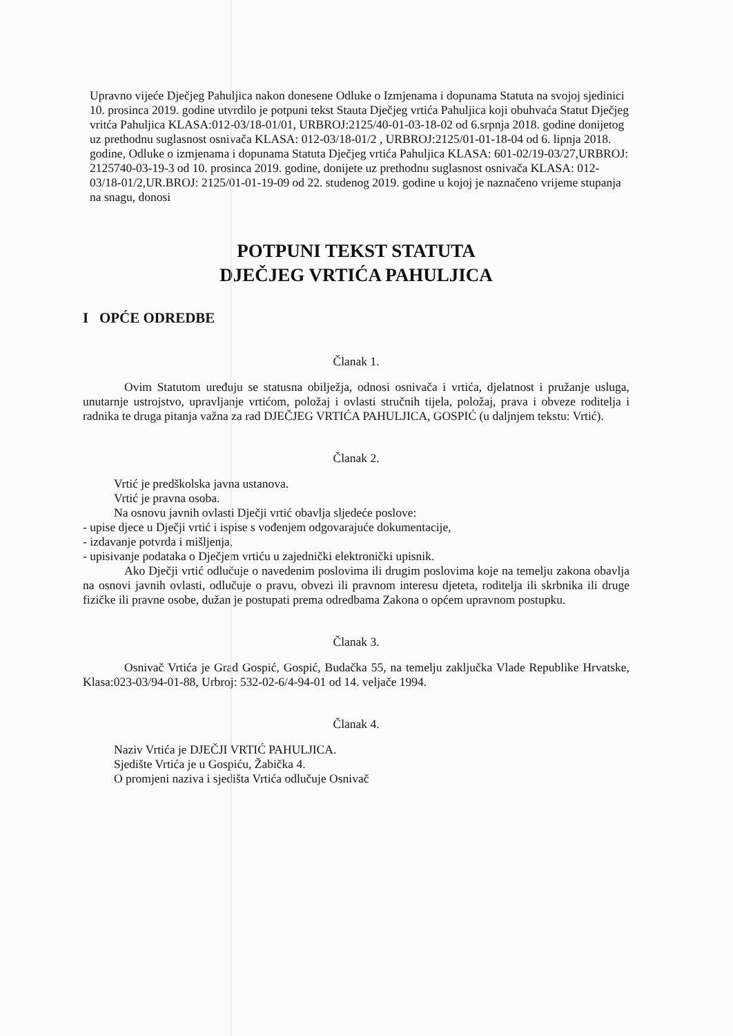Upravno vijeće Dječjeg Pahuljica nakon donesene Odluke o Izmjenama i dopunama Statuta na svojoj sjedinici 10. prosinca 2019. godine utvrdilo je potpuni tekst Stauta Dječjeg vrtića Pahuljica koji obuhvaća Statut Dječjeg vritća Pahuljica KLASA:012-03/18-01/01, URBROJ:2125/40-01-03-18-02 od 6.srpnja 2018. godine donijetog uz prethodnu suglasnost osnivača KLASA: 012-03/18-01/2 , URBROJ:2125/01-01-18-04 od 6. lipnja 2018. godine, Odluke o izmjenama i dopunama Statuta Dječjeg vrtića Pahuljica KLASA: 601-02/19-03/27,URBROJ: 2125740-03-19-3 od 10. prosinca 2019. godine, donijete uz prethodnu suglasnost osnivača KLASA: 012-03/18-01/2,UR.BROJ: 2125/01-01-19-09 od 22. studenog 2019. godine u kojoj je naznačeno vrijeme stupanja na snagu, donosi
POTPUNI TEKST STATUTA
DJEČJEG VRTIĆA PAHULJICA
I OPĆE ODREDBE
Članak 1.
Ovim Statutom uređuju se statusna obilježja, odnosi osnivača i vrtića, djelatnost i pružanje usluga, unutarnje ustrojstvo, upravljanje vrtićom, položaj i ovlasti stručnih tijela, položaj, prava i obveze roditelja i radnika te druga pitanja važna za rad DJEČJEG VRTIĆA PAHULJICA, GOSPIĆ (u daljnjem tekstu: Vrtić).
Članak 2.
Vrtić je predškolska javna ustanova.
Vrtić je pravna osoba.
Na osnovu javnih ovlasti Dječji vrtić obavlja sljedeće poslove:
- upise djece u Dječji vrtić i ispise s vođenjem odgovarajuće dokumentacije,
- izdavanje potvrda i mišljenja,
- upisivanje podataka o Dječjem vrtiću u zajednički elektronički upisnik.
Ako Dječji vrtić odlučuje o navedenim poslovima ili drugim poslovima koje na temelju zakona obavlja na osnovi javnih ovlasti, odlučuje o pravu, obvezi ili pravnom interesu djeteta, roditelja ili skrbnika ili druge fizičke ili pravne osobe, dužan je postupati prema odredbama Zakona o općem upravnom postupku.
Članak 3.
Osnivač Vrtića je Grad Gospić, Gospić, Budačka 55, na temelju zaključka Vlade Republike Hrvatske, Klasa:023-03/94-01-88, Urbroj: 532-02-6/4-94-01 od 14. veljače 1994.
Članak 4.
Naziv Vrtića je DJEČJI VRTIĆ PAHULJICA.
Sjedište Vrtića je u Gospiću, Žabička 4.
O promjeni naziva i sjedišta Vrtića odlučuje Osnivač